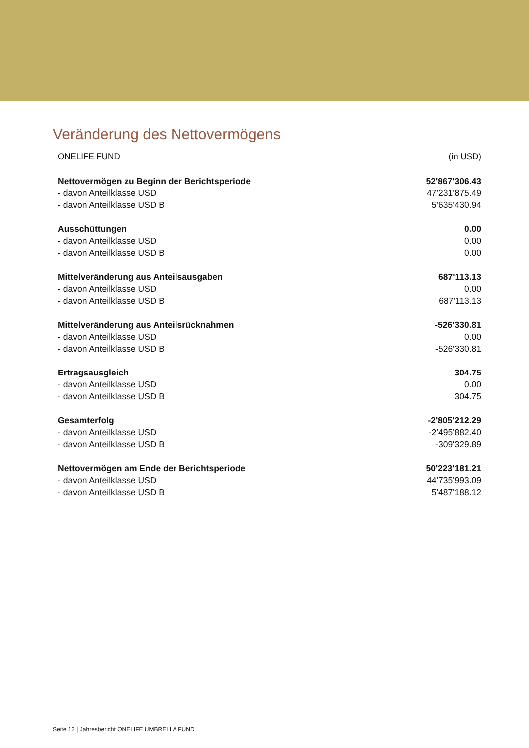Veränderung des Nettovermögens
ONELIFE FUND (in USD)
| Nettovermögen zu Beginn der Berichtsperiode | 52'867'306.43 |
| - davon Anteilklasse USD | 47'231'875.49 |
| - davon Anteilklasse USD B | 5'635'430.94 |
| Ausschüttungen | 0.00 |
| - davon Anteilklasse USD | 0.00 |
| - davon Anteilklasse USD B | 0.00 |
| Mittelveränderung aus Anteilsausgaben | 687'113.13 |
| - davon Anteilklasse USD | 0.00 |
| - davon Anteilklasse USD B | 687'113.13 |
| Mittelveränderung aus Anteilsrücknahmen | -526'330.81 |
| - davon Anteilklasse USD | 0.00 |
| - davon Anteilklasse USD B | -526'330.81 |
| Ertragsausgleich | 304.75 |
| - davon Anteilklasse USD | 0.00 |
| - davon Anteilklasse USD B | 304.75 |
| Gesamterfolg | -2'805'212.29 |
| - davon Anteilklasse USD | -2'495'882.40 |
| - davon Anteilklasse USD B | -309'329.89 |
| Nettovermögen am Ende der Berichtsperiode | 50'223'181.21 |
| - davon Anteilklasse USD | 44'735'993.09 |
| - davon Anteilklasse USD B | 5'487'188.12 |
Seite 12 | Jahresbericht ONELIFE UMBRELLA FUND